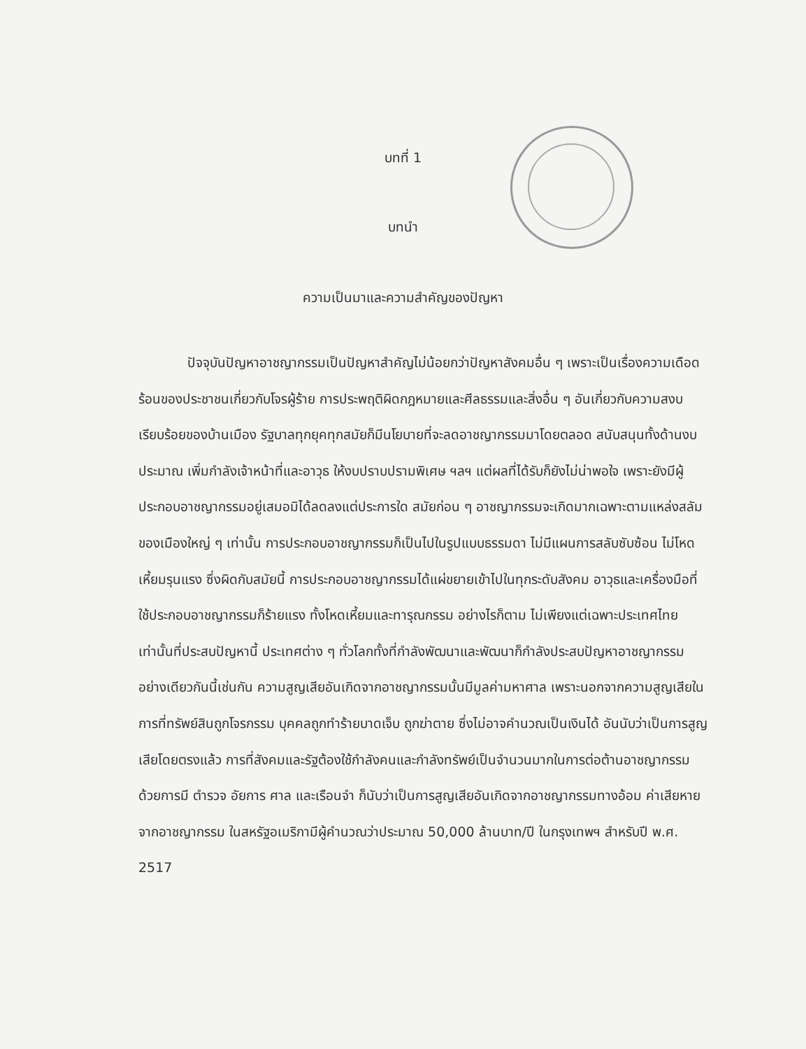บทที่ 1
บทนำ
ความเป็นมาและความสำคัญของปัญหา
ปัจจุบันปัญหาอาชญากรรมเป็นปัญหาสำคัญไม่น้อยกว่าปัญหาสังคมอื่น ๆ เพราะเป็นเรื่องความเดือดร้อนของประชาชนเกี่ยวกับโจรผู้ร้าย การประพฤติผิดกฎหมายและศีลธรรมและสิ่งอื่น ๆ อันเกี่ยวกับความสงบเรียบร้อยของบ้านเมือง รัฐบาลทุกยุคทุกสมัยก็มีนโยบายที่จะลดอาชญากรรมมาโดยตลอด สนับสนุนทั้งด้านงบประมาณ เพิ่มกำลังเจ้าหน้าที่และอาวุธ ให้งบปราบปรามพิเศษ ฯลฯ แต่ผลที่ได้รับก็ยังไม่น่าพอใจ เพราะยังมีผู้ประกอบอาชญากรรมอยู่เสมอมิได้ลดลงแต่ประการใด สมัยก่อน ๆ อาชญากรรมจะเกิดมากเฉพาะตามแหล่งสลัมของเมืองใหญ่ ๆ เท่านั้น การประกอบอาชญากรรมก็เป็นไปในรูปแบบธรรมดา ไม่มีแผนการสลับซับซ้อน ไม่โหดเหี้ยมรุนแรง ซึ่งผิดกับสมัยนี้ การประกอบอาชญากรรมได้แผ่ขยายเข้าไปในทุกระดับสังคม อาวุธและเครื่องมือที่ใช้ประกอบอาชญากรรมก็ร้ายแรง ทั้งโหดเหี้ยมและทารุณกรรม อย่างไรก็ตาม ไม่เพียงแต่เฉพาะประเทศไทยเท่านั้นที่ประสบปัญหานี้ ประเทศต่าง ๆ ทั่วโลกทั้งที่กำลังพัฒนาและพัฒนาก็กำลังประสบปัญหาอาชญากรรมอย่างเดียวกันนี้เช่นกัน ความสูญเสียอันเกิดจากอาชญากรรมนั้นมีมูลค่ามหาศาล เพราะนอกจากความสูญเสียในการที่ทรัพย์สินถูกโจรกรรม บุคคลถูกทำร้ายบาดเจ็บ ถูกฆ่าตาย ซึ่งไม่อาจคำนวณเป็นเงินได้ อันนับว่าเป็นการสูญเสียโดยตรงแล้ว การที่สังคมและรัฐต้องใช้กำลังคนและกำลังทรัพย์เป็นจำนวนมากในการต่อต้านอาชญากรรม ด้วยการมี ตำรวจ อัยการ ศาล และเรือนจำ ก็นับว่าเป็นการสูญเสียอันเกิดจากอาชญากรรมทางอ้อม ค่าเสียหายจากอาชญากรรม ในสหรัฐอเมริกามีผู้คำนวณว่าประมาณ 50,000 ล้านบาท/ปี ในกรุงเทพฯ สำหรับปี พ.ศ. 2517